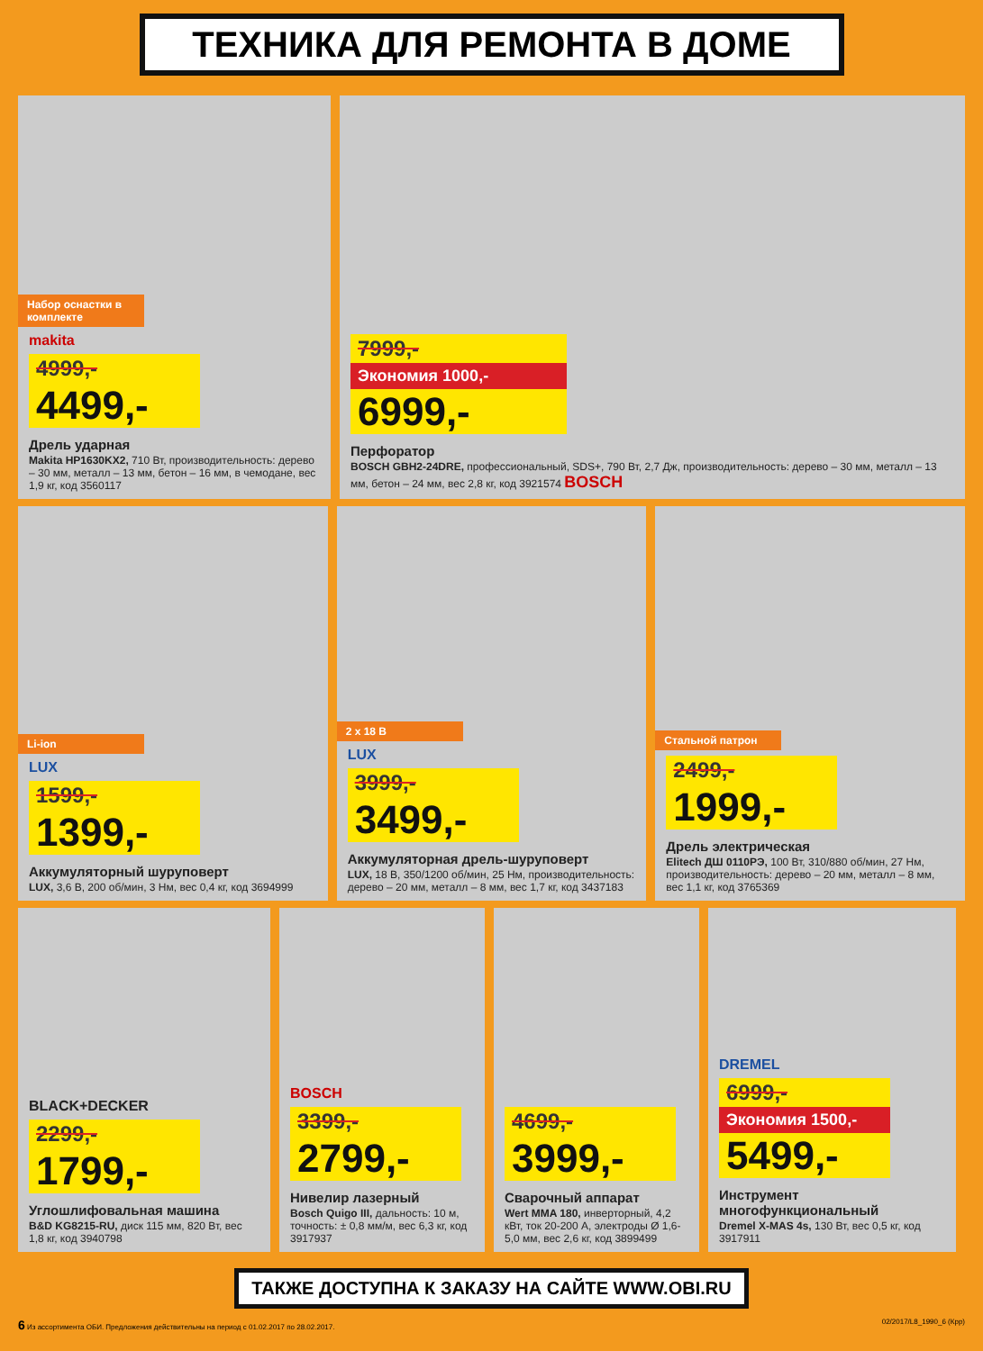ТЕХНИКА ДЛЯ РЕМОНТА В ДОМЕ
Набор оснастки в комплекте
makita
4999,-
4499,-
Дрель ударная
Makita HP1630KX2, 710 Вт, производительность: дерево – 30 мм, металл – 13 мм, бетон – 16 мм, в чемодане, вес 1,9 кг, код 3560117
7999,-
Экономия 1000,-
6999,-
Перфоратор
BOSCH GBH2-24DRE, профессиональный, SDS+, 790 Вт, 2,7 Дж, производительность: дерево – 30 мм, металл – 13 мм, бетон – 24 мм, вес 2,8 кг, код 3921574 BOSCH
Li-ion
LUX
1599,-
1399,-
Аккумуляторный шуруповерт
LUX, 3,6 В, 200 об/мин, 3 Нм, вес 0,4 кг, код 3694999
2 х 18 В
LUX
3999,-
3499,-
Аккумуляторная дрель-шуруповерт
LUX, 18 В, 350/1200 об/мин, 25 Нм, производительность: дерево – 20 мм, металл – 8 мм, вес 1,7 кг, код 3437183
Стальной патрон
2499,-
1999,-
Дрель электрическая
Elitech ДШ 0110РЭ, 100 Вт, 310/880 об/мин, 27 Нм, производительность: дерево – 20 мм, металл – 8 мм, вес 1,1 кг, код 3765369
BLACK+DECKER
2299,-
1799,-
Углошлифовальная машина
B&D KG8215-RU, диск 115 мм, 820 Вт, вес 1,8 кг, код 3940798
BOSCH
3399,-
2799,-
Нивелир лазерный
Bosch Quigo III, дальность: 10 м, точность: ± 0,8 мм/м, вес 6,3 кг, код 3917937
4699,-
3999,-
Сварочный аппарат
Wert MMA 180, инверторный, 4,2 кВт, ток 20-200 А, электроды Ø 1,6-5,0 мм, вес 2,6 кг, код 3899499
DREMEL
6999,-
Экономия 1500,-
5499,-
Инструмент многофункциональный
Dremel X-MAS 4s, 130 Вт, вес 0,5 кг, код 3917911
ТАКЖЕ ДОСТУПНА К ЗАКАЗУ НА САЙТЕ WWW.OBI.RU
6 Из ассортимента ОБИ. Предложения действительны на период с 01.02.2017 по 28.02.2017. 02/2017/L8_1990_6 (Кpp)